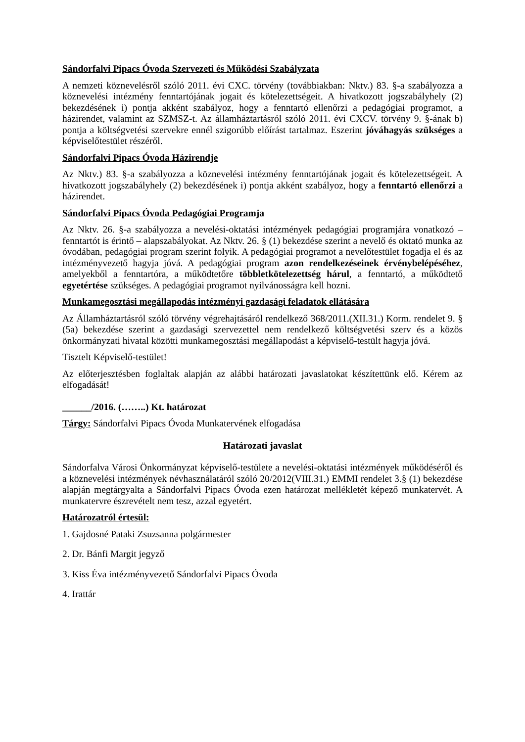Sándorfalvi Pipacs Óvoda Szervezeti és Működési Szabályzata
A nemzeti köznevelésről szóló 2011. évi CXC. törvény (továbbiakban: Nktv.) 83. §-a szabályozza a köznevelési intézmény fenntartójának jogait és kötelezettségeit. A hivatkozott jogszabályhely (2) bekezdésének i) pontja akként szabályoz, hogy a fenntartó ellenőrzi a pedagógiai programot, a házirendet, valamint az SZMSZ-t. Az államháztartásról szóló 2011. évi CXCV. törvény 9. §-ának b) pontja a költségvetési szervekre ennél szigorúbb előírást tartalmaz. Eszerint jóváhagyás szükséges a képviselőtestület részéről.
Sándorfalvi Pipacs Óvoda Házirendje
Az Nktv.) 83. §-a szabályozza a köznevelési intézmény fenntartójának jogait és kötelezettségeit. A hivatkozott jogszabályhely (2) bekezdésének i) pontja akként szabályoz, hogy a fenntartó ellenőrzi a házirendet.
Sándorfalvi Pipacs Óvoda Pedagógiai Programja
Az Nktv. 26. §-a szabályozza a nevelési-oktatási intézmények pedagógiai programjára vonatkozó – fenntartót is érintő – alapszabályokat. Az Nktv. 26. § (1) bekezdése szerint a nevelő és oktató munka az óvodában, pedagógiai program szerint folyik. A pedagógiai programot a nevelőtestület fogadja el és az intézményvezető hagyja jóvá. A pedagógiai program azon rendelkezéseinek érvénybelépéséhez, amelyekből a fenntartóra, a működtetőre többletkötelezettség hárul, a fenntartó, a működtető egyetértése szükséges. A pedagógiai programot nyilvánosságra kell hozni.
Munkamegosztási megállapodás intézményi gazdasági feladatok ellátására
Az Államháztartásról szóló törvény végrehajtásáról rendelkező 368/2011.(XII.31.) Korm. rendelet 9. § (5a) bekezdése szerint a gazdasági szervezettel nem rendelkező költségvetési szerv és a közös önkormányzati hivatal közötti munkamegosztási megállapodást a képviselő-testült hagyja jóvá.
Tisztelt Képviselő-testület!
Az előterjesztésben foglaltak alapján az alábbi határozati javaslatokat készítettünk elő. Kérem az elfogadását!
______/2016. (……..) Kt. határozat
Tárgy: Sándorfalvi Pipacs Óvoda Munkatervének elfogadása
Határozati javaslat
Sándorfalva Városi Önkormányzat képviselő-testülete a nevelési-oktatási intézmények működéséről és a köznevelési intézmények névhasználatáról szóló 20/2012(VIII.31.) EMMI rendelet 3.§ (1) bekezdése alapján megtárgyalta a Sándorfalvi Pipacs Óvoda ezen határozat mellékletét képező munkatervét. A munkatervre észrevételt nem tesz, azzal egyetért.
Határozatról értesül:
1. Gajdosné Pataki Zsuzsanna polgármester
2. Dr. Bánfi Margit jegyző
3. Kiss Éva intézményvezető Sándorfalvi Pipacs Óvoda
4. Irattár